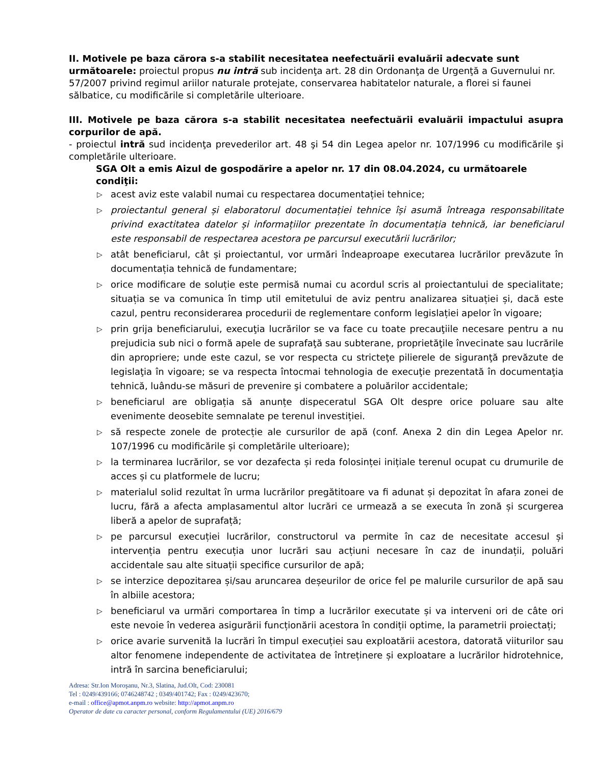II. Motivele pe baza cărora s-a stabilit necesitatea neefectuării evaluării adecvate sunt următoarele: proiectul propus nu intră sub incidenţa art. 28 din Ordonanţa de Urgenţă a Guvernului nr. 57/2007 privind regimul ariilor naturale protejate, conservarea habitatelor naturale, a florei si faunei sălbatice, cu modificările si completările ulterioare.
III. Motivele pe baza cărora s-a stabilit necesitatea neefectuării evaluării impactului asupra corpurilor de apă.
- proiectul intră sud incidenţa prevederilor art. 48 şi 54 din Legea apelor nr. 107/1996 cu modificările şi completările ulterioare.
SGA Olt a emis Aizul de gospodărire a apelor nr. 17 din 08.04.2024, cu următoarele condiţii:
▷ acest aviz este valabil numai cu respectarea documentației tehnice;
▷ proiectantul general și elaboratorul documentației tehnice își asumă întreaga responsabilitate privind exactitatea datelor și informațiilor prezentate în documentația tehnică, iar beneficiarul este responsabil de respectarea acestora pe parcursul executării lucrărilor;
▷ atât beneficiarul, cât și proiectantul, vor urmări îndeaproape executarea lucrărilor prevăzute în documentația tehnică de fundamentare;
▷ orice modificare de soluție este permisă numai cu acordul scris al proiectantului de specialitate; situația se va comunica în timp util emitetului de aviz pentru analizarea situației și, dacă este cazul, pentru reconsiderarea procedurii de reglementare conform legislației apelor în vigoare;
▷ prin grija beneficiarului, execuţia lucrărilor se va face cu toate precauţiile necesare pentru a nu prejudicia sub nici o formă apele de suprafaţă sau subterane, proprietăţile învecinate sau lucrările din apropriere; unde este cazul, se vor respecta cu stricteţe pilierele de siguranţă prevăzute de legislaţia în vigoare; se va respecta întocmai tehnologia de execuţie prezentată în documentaţia tehnică, luându-se măsuri de prevenire şi combatere a poluărilor accidentale;
▷ beneficiarul are obligația să anunțe dispeceratul SGA Olt despre orice poluare sau alte evenimente deosebite semnalate pe terenul investiției.
▷ să respecte zonele de protecție ale cursurilor de apă (conf. Anexa 2 din din Legea Apelor nr. 107/1996 cu modificările și completările ulterioare);
▷ la terminarea lucrărilor, se vor dezafecta și reda folosinței inițiale terenul ocupat cu drumurile de acces și cu platformele de lucru;
▷ materialul solid rezultat în urma lucrărilor pregătitoare va fi adunat și depozitat în afara zonei de lucru, fără a afecta amplasamentul altor lucrări ce urmează a se executa în zonă și scurgerea liberă a apelor de suprafață;
▷ pe parcursul execuției lucrărilor, constructorul va permite în caz de necesitate accesul și intervenția pentru execuția unor lucrări sau acțiuni necesare în caz de inundații, poluări accidentale sau alte situații specifice cursurilor de apă;
▷ se interzice depozitarea și/sau aruncarea deșeurilor de orice fel pe malurile cursurilor de apă sau în albiile acestora;
▷ beneficiarul va urmări comportarea în timp a lucrărilor executate și va interveni ori de câte ori este nevoie în vederea asigurării funcționării acestora în condiții optime, la parametrii proiectați;
▷ orice avarie survenită la lucrări în timpul execuției sau exploatării acestora, datorată viiturilor sau altor fenomene independente de activitatea de întreținere și exploatare a lucrărilor hidrotehnice, intră în sarcina beneficiarului;
Adresa: Str.Ion Moroşanu, Nr.3, Slatina, Jud.Olt, Cod: 230081
Tel : 0249/439166; 0746248742 ; 0349/401742; Fax : 0249/423670;
e-mail : office@apmot.anpm.ro website: http://apmot.anpm.ro
Operator de date cu caracter personal, conform Regulamentului (UE) 2016/679